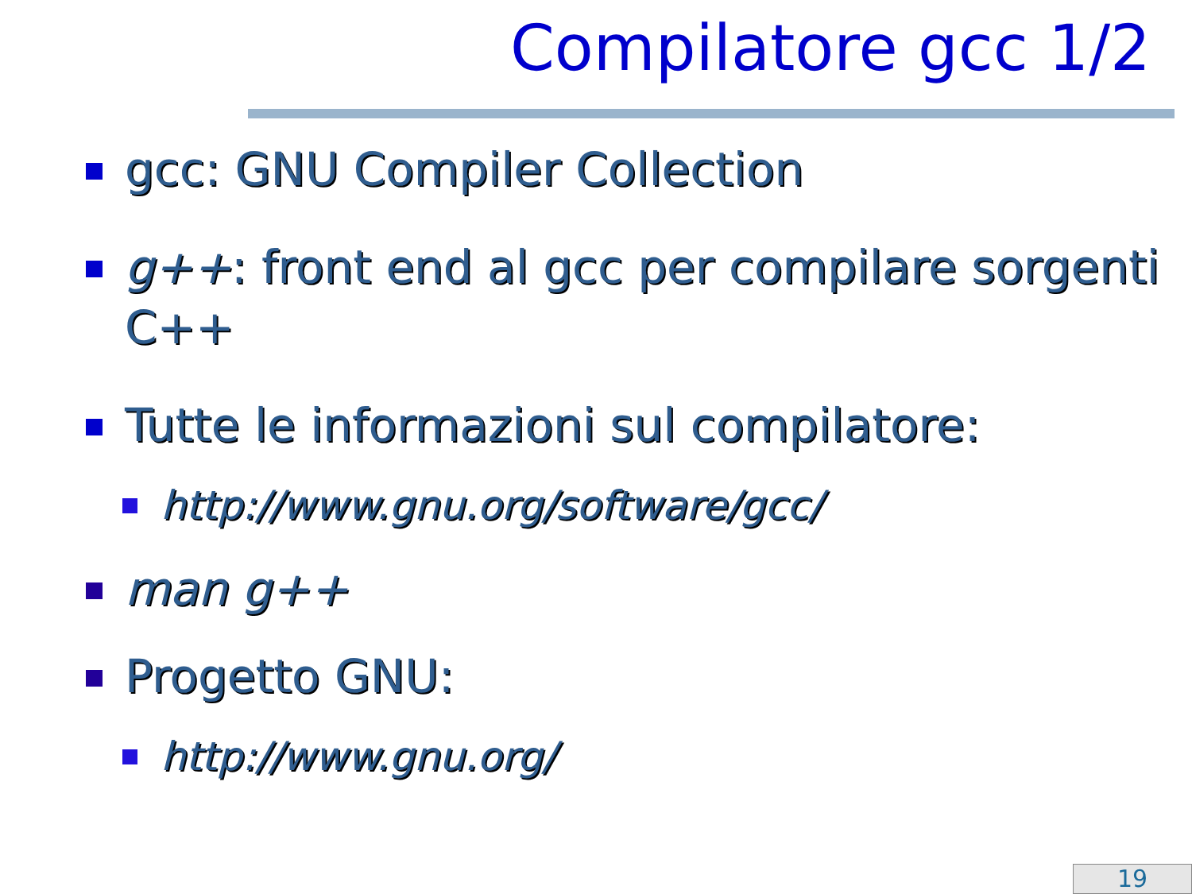Compilatore gcc 1/2
gcc: GNU Compiler Collection
g++: front end al gcc per compilare sorgenti C++
Tutte le informazioni sul compilatore:
http://www.gnu.org/software/gcc/
man g++
Progetto GNU:
http://www.gnu.org/
19